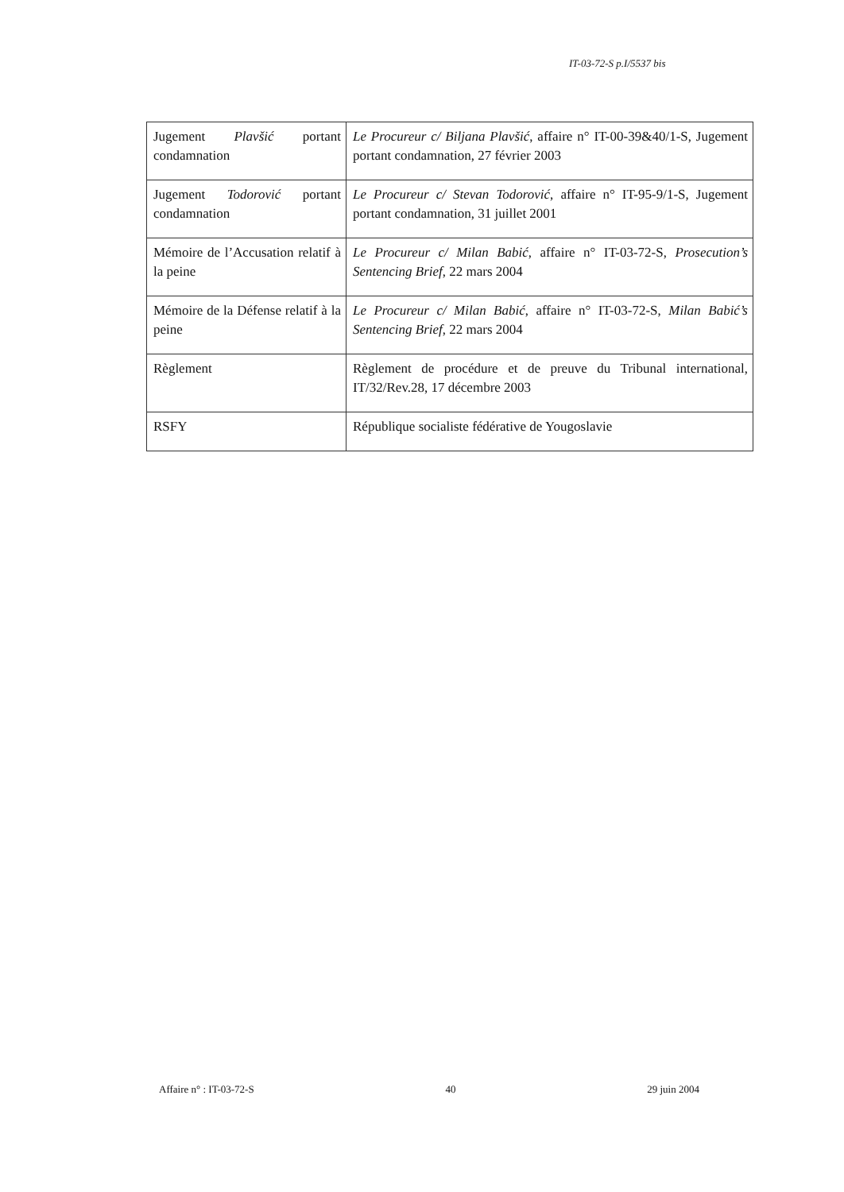IT-03-72-S p.I/5537 bis
| Jugement Plavšić portant condamnation | Le Procureur c/ Biljana Plavšić , affaire n° IT-00-39&40/1-S, Jugement portant condamnation, 27 février 2003 |
| Jugement Todorović portant condamnation | Le Procureur c/ Stevan Todorović , affaire n° IT-95-9/1-S, Jugement portant condamnation, 31 juillet 2001 |
| Mémoire de l’Accusation relatif à la peine | Le Procureur c/ Milan Babić , affaire n° IT-03-72-S, Prosecution’s Sentencing Brief , 22 mars 2004 |
| Mémoire de la Défense relatif à la peine | Le Procureur c/ Milan Babić , affaire n° IT-03-72-S, Milan Babić’s Sentencing Brief , 22 mars 2004 |
| Règlement | Règlement de procédure et de preuve du Tribunal international, IT/32/Rev.28, 17 décembre 2003 |
| RSFY | République socialiste fédérative de Yougoslavie |
Affaire n° : IT-03-72-S 40 29 juin 2004